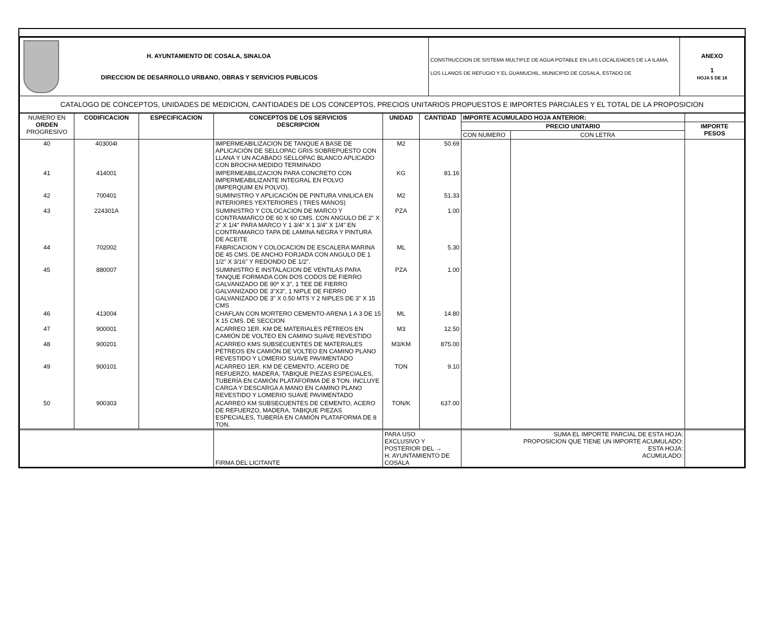| | H. AYUNTAMIENTO DE COSALA, SINALOA DIRECCION DE DESARROLLO URBANO, OBRAS Y SERVICIOS PUBLICOS | CONSTRUCCION DE SISTEMA MULTIPLE DE AGUA POTABLE EN LAS LOCALIDADES DE LA ILAMA, LOS LLANOS DE REFUGIO Y EL GUAMUCHIL, MUNICIPIO DE COSALA, ESTADO DE | ANEXO 1 HOJA 5 DE 16 |
| CATALOGO DE CONCEPTOS, UNIDADES DE MEDICION, CANTIDADES DE LOS CONCEPTOS, PRECIOS UNITARIOS PROPUESTOS E IMPORTES PARCIALES Y EL TOTAL DE LA PROPOSICION | | | |
| NUMERO EN ORDEN PROGRESIVO | CODIFICACION | ESPECIFICACION | CONCEPTOS DE LOS SERVICIOS DESCRIPCION | UNIDAD | CANTIDAD | IMPORTE ACUMULADO HOJA ANTERIOR: | | |
| --- | --- | --- | --- | --- | --- | --- | --- | --- |
| | | | | | | PRECIO UNITARIO | | IMPORTE PESOS |
| | | | | | | CON NUMERO | CON LETRA | |
| 40 | 403004I | | IMPERMEABILIZACION DE TANQUE A BASE DE APLICACIÓN DE SELLOPAC GRIS SOBREPUESTO CON LLANA Y UN ACABADO SELLOPAC BLANCO APLICADO CON BROCHA MEDIDO TERMINADO | M2 | 50.69 | | | |
| 41 | 414001 | | IMPERMEABILIZACION PARA CONCRETO CON IMPERMEABILIZANTE INTEGRAL EN POLVO (IMPERQUIM EN POLVO). | KG | 81.16 | | | |
| 42 | 700401 | | SUMINISTRO Y APLICACIÓN DE PINTURA VINILICA EN INTERIORES YEXTERIORES ( TRES MANOS) | M2 | 51.33 | | | |
| 43 | 224301A | | SUMINISTRO Y COLOCACION DE MARCO Y CONTRAMARCO DE 60 X 60 CMS. CON ANGULO DE 2" X 2" X 1/4" PARA MARCO Y 1 3/4" X 1 3/4" X 1/4" EN CONTRAMARCO TAPA DE LAMINA NEGRA Y PINTURA DE ACEITE | PZA | 1.00 | | | |
| 44 | 702002 | | FABRICACION Y COLOCACION DE ESCALERA MARINA DE 45 CMS. DE ANCHO FORJADA CON ANGULO DE 1 1/2" X 3/16" Y REDONDO DE 1/2". | ML | 5.30 | | | |
| 45 | 880007 | | SUMINISTRO E INSTALACION DE VENTILAS PARA TANQUE FORMADA CON DOS CODOS DE FIERRO GALVANIZADO DE 90º X 3", 1 TEE DE FIERRO GALVANIZADO DE 3"X3", 1 NIPLE DE FIERRO GALVANIZADO DE 3" X 0.50 MTS Y 2 NIPLES DE 3" X 15 CMS | PZA | 1.00 | | | |
| 46 | 413004 | | CHAFLAN CON MORTERO CEMENTO-ARENA 1 A 3 DE 15 X 15 CMS. DE SECCION | ML | 14.80 | | | |
| 47 | 900001 | | ACARREO 1ER. KM DE MATERIALES PÉTREOS EN CAMIÓN DE VOLTEO EN CAMINO SUAVE REVESTIDO | M3 | 12.50 | | | |
| 48 | 900201 | | ACARREO KMS SUBSECUENTES DE MATERIALES PÉTREOS EN CAMIÓN DE VOLTEO EN CAMINO PLANO REVESTIDO Y LOMERIO SUAVE PAVIMENTADO | M3/KM | 875.00 | | | |
| 49 | 900101 | | ACARREO 1ER. KM DE CEMENTO, ACERO DE REFUERZO, MADERA, TABIQUE PIEZAS ESPECIALES, TUBERÍA EN CAMIÓN PLATAFORMA DE 8 TON. INCLUYE CARGA Y DESCARGA A MANO EN CAMINO PLANO REVESTIDO Y LOMERIO SUAVE PAVIMENTADO | TON | 9.10 | | | |
| 50 | 900303 | | ACARREO KM SUBSECUENTES DE CEMENTO, ACERO DE REFUERZO, MADERA, TABIQUE PIEZAS ESPECIALES, TUBERÍA EN CAMIÓN PLATAFORMA DE 8 TON. | TON/K | 637.00 | | | |
| | | | FIRMA DEL LICITANTE | PARA USO EXCLUSIVO Y POSTERIOR DEL → H. AYUNTAMIENTO DE COSALA | | SUMA EL IMPORTE PARCIAL DE ESTA HOJA: PROPOSICION QUE TIENE UN IMPORTE ACUMULADO: ESTA HOJA: ACUMULADO: | | |